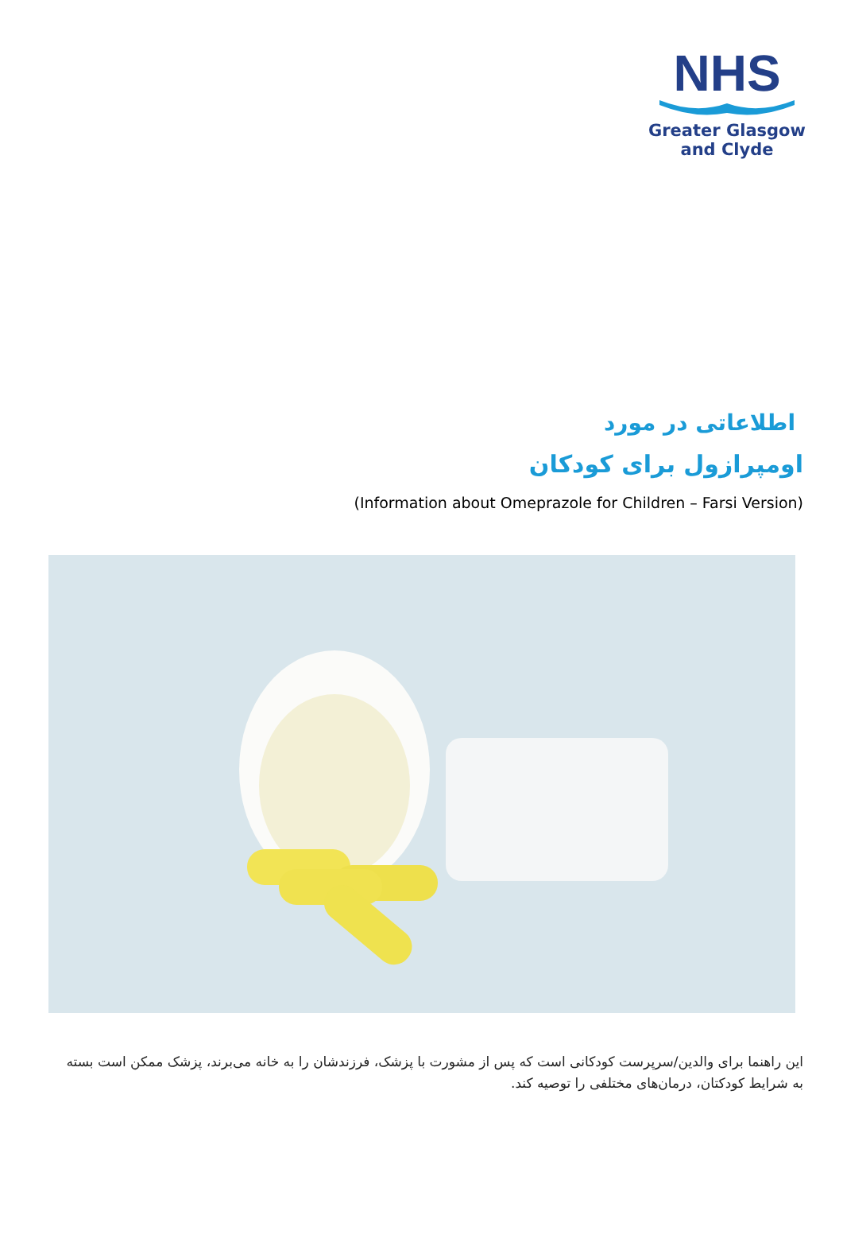NHS
Greater Glasgow
and Clyde
اطلاعاتی در مورد
اومپرازول برای کودکان
(Information about Omeprazole for Children – Farsi Version)
این راهنما برای والدین/سرپرست کودکانی است که پس از مشورت با پزشک، فرزندشان را به خانه می‌برند، پزشک ممکن است بسته به شرایط کودکتان، درمان‌های مختلفی را توصیه کند.